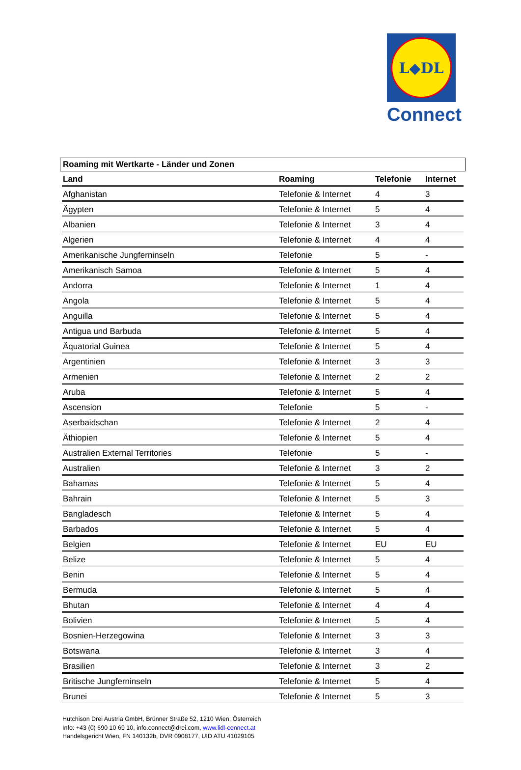L◆DL
Connect
Roaming mit Wertkarte - Länder und Zonen
| Land | Roaming | Telefonie | Internet |
| --- | --- | --- | --- |
| Afghanistan | Telefonie & Internet | 4 | 3 |
| Ägypten | Telefonie & Internet | 5 | 4 |
| Albanien | Telefonie & Internet | 3 | 4 |
| Algerien | Telefonie & Internet | 4 | 4 |
| Amerikanische Jungferninseln | Telefonie | 5 | - |
| Amerikanisch Samoa | Telefonie & Internet | 5 | 4 |
| Andorra | Telefonie & Internet | 1 | 4 |
| Angola | Telefonie & Internet | 5 | 4 |
| Anguilla | Telefonie & Internet | 5 | 4 |
| Antigua und Barbuda | Telefonie & Internet | 5 | 4 |
| Äquatorial Guinea | Telefonie & Internet | 5 | 4 |
| Argentinien | Telefonie & Internet | 3 | 3 |
| Armenien | Telefonie & Internet | 2 | 2 |
| Aruba | Telefonie & Internet | 5 | 4 |
| Ascension | Telefonie | 5 | - |
| Aserbaidschan | Telefonie & Internet | 2 | 4 |
| Äthiopien | Telefonie & Internet | 5 | 4 |
| Australien External Territories | Telefonie | 5 | - |
| Australien | Telefonie & Internet | 3 | 2 |
| Bahamas | Telefonie & Internet | 5 | 4 |
| Bahrain | Telefonie & Internet | 5 | 3 |
| Bangladesch | Telefonie & Internet | 5 | 4 |
| Barbados | Telefonie & Internet | 5 | 4 |
| Belgien | Telefonie & Internet | EU | EU |
| Belize | Telefonie & Internet | 5 | 4 |
| Benin | Telefonie & Internet | 5 | 4 |
| Bermuda | Telefonie & Internet | 5 | 4 |
| Bhutan | Telefonie & Internet | 4 | 4 |
| Bolivien | Telefonie & Internet | 5 | 4 |
| Bosnien-Herzegowina | Telefonie & Internet | 3 | 3 |
| Botswana | Telefonie & Internet | 3 | 4 |
| Brasilien | Telefonie & Internet | 3 | 2 |
| Britische Jungferninseln | Telefonie & Internet | 5 | 4 |
| Brunei | Telefonie & Internet | 5 | 3 |
Hutchison Drei Austria GmbH, Brünner Straße 52, 1210 Wien, Österreich
Info: +43 (0) 690 10 69 10, info.connect@drei.com, www.lidl-connect.at
Handelsgericht Wien, FN 140132b, DVR 0908177, UID ATU 41029105